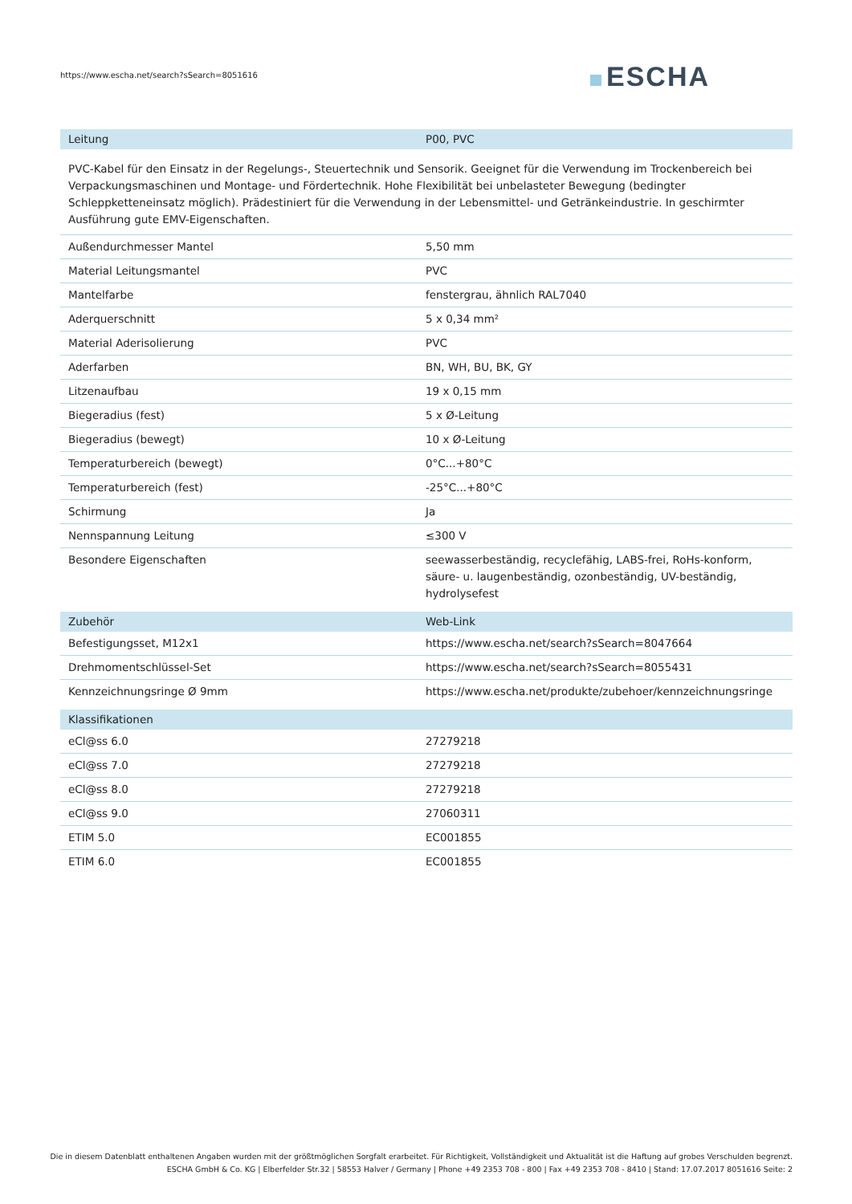https://www.escha.net/search?sSearch=8051616
ESCHA
| Leitung | P00, PVC |
| --- | --- |
| PVC-Kabel für den Einsatz in der Regelungs-, Steuertechnik und Sensorik. Geeignet für die Verwendung im Trockenbereich bei Verpackungsmaschinen und Montage- und Fördertechnik. Hohe Flexibilität bei unbelasteter Bewegung (bedingter Schleppketteneinsatz möglich). Prädestiniert für die Verwendung in der Lebensmittel- und Getränkeindustrie. In geschirmter Ausführung gute EMV-Eigenschaften. | |
| Außendurchmesser Mantel | 5,50 mm |
| Material Leitungsmantel | PVC |
| Mantelfarbe | fenstergrau, ähnlich RAL7040 |
| Aderquerschnitt | 5 x 0,34 mm² |
| Material Aderisolierung | PVC |
| Aderfarben | BN, WH, BU, BK, GY |
| Litzenaufbau | 19 x 0,15 mm |
| Biegeradius (fest) | 5 x Ø-Leitung |
| Biegeradius (bewegt) | 10 x Ø-Leitung |
| Temperaturbereich (bewegt) | 0°C...+80°C |
| Temperaturbereich (fest) | -25°C...+80°C |
| Schirmung | Ja |
| Nennspannung Leitung | ≤300 V |
| Besondere Eigenschaften | seewasserbeständig, recyclefähig, LABS-frei, RoHs-konform, säure- u. laugenbeständig, ozonbeständig, UV-beständig, hydrolysefest |
| Zubehör | Web-Link |
| --- | --- |
| Befestigungsset, M12x1 | https://www.escha.net/search?sSearch=8047664 |
| Drehmomentschlüssel-Set | https://www.escha.net/search?sSearch=8055431 |
| Kennzeichnungsringe Ø 9mm | https://www.escha.net/produkte/zubehoer/kennzeichnungsringe |
| Klassifikationen | |
| --- | --- |
| eCl@ss 6.0 | 27279218 |
| eCl@ss 7.0 | 27279218 |
| eCl@ss 8.0 | 27279218 |
| eCl@ss 9.0 | 27060311 |
| ETIM 5.0 | EC001855 |
| ETIM 6.0 | EC001855 |
Die in diesem Datenblatt enthaltenen Angaben wurden mit der größtmöglichen Sorgfalt erarbeitet. Für Richtigkeit, Vollständigkeit und Aktualität ist die Haftung auf grobes Verschulden begrenzt.
ESCHA GmbH & Co. KG | Elberfelder Str.32 | 58553 Halver / Germany | Phone +49 2353 708 - 800 | Fax +49 2353 708 - 8410 | Stand: 17.07.2017 8051616 Seite: 2